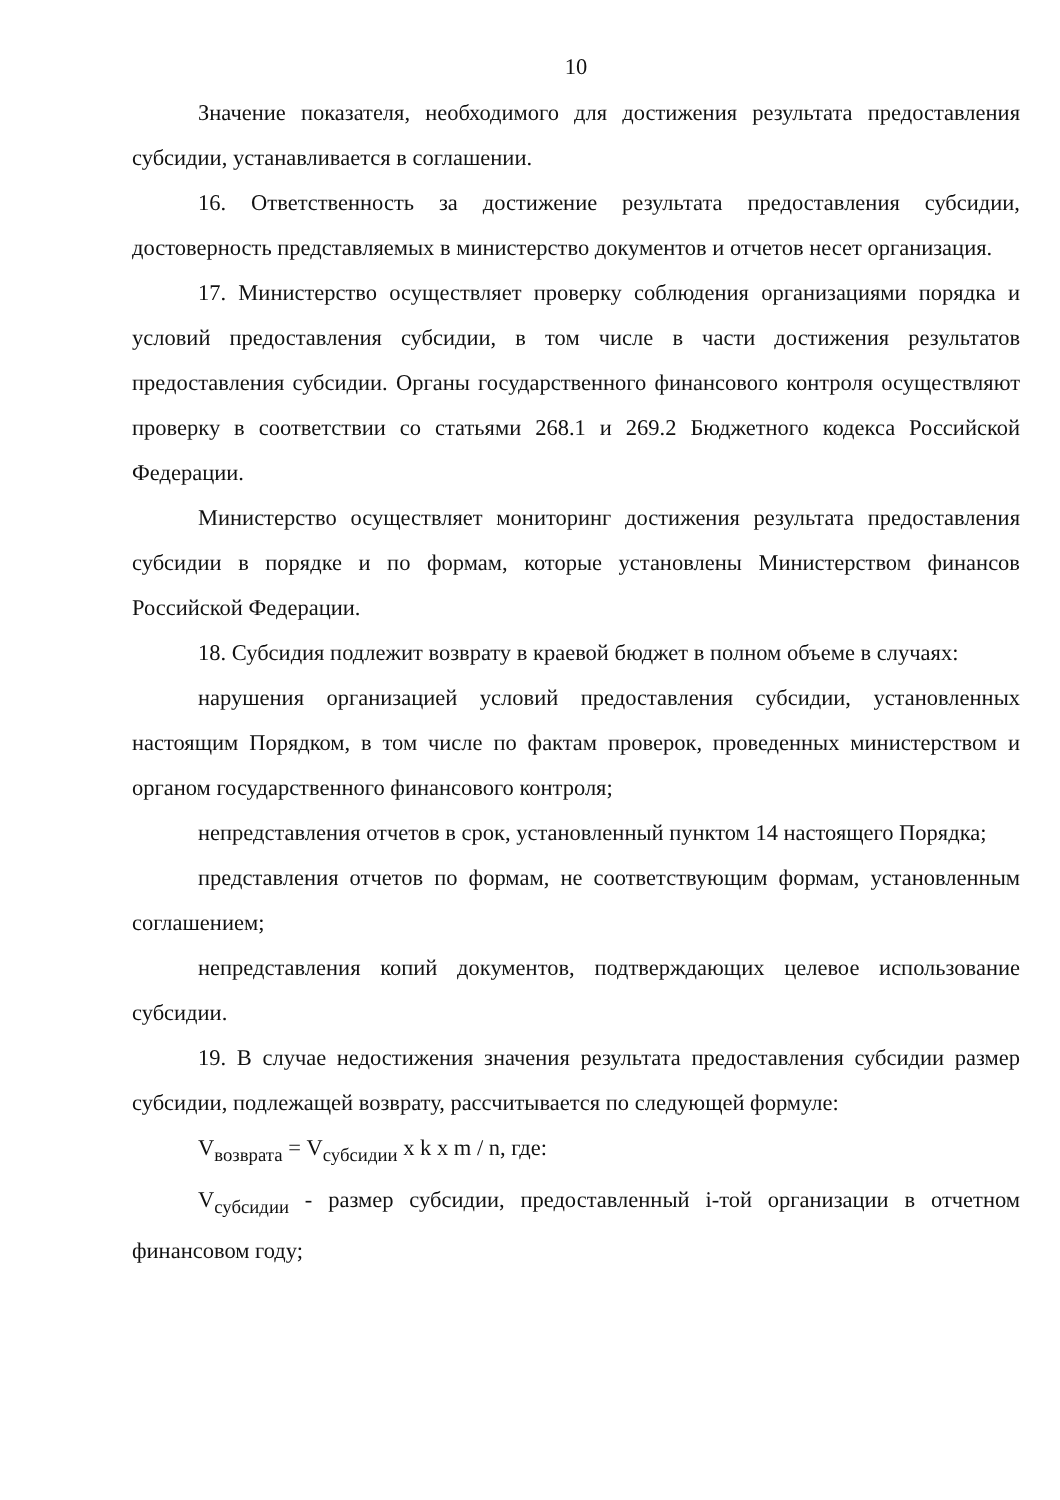10
Значение показателя, необходимого для достижения результата предоставления субсидии, устанавливается в соглашении.
16. Ответственность за достижение результата предоставления субсидии, достоверность представляемых в министерство документов и отчетов несет организация.
17. Министерство осуществляет проверку соблюдения организациями порядка и условий предоставления субсидии, в том числе в части достижения результатов предоставления субсидии. Органы государственного финансового контроля осуществляют проверку в соответствии со статьями 268.1 и 269.2 Бюджетного кодекса Российской Федерации.
Министерство осуществляет мониторинг достижения результата предоставления субсидии в порядке и по формам, которые установлены Министерством финансов Российской Федерации.
18. Субсидия подлежит возврату в краевой бюджет в полном объеме в случаях:
нарушения организацией условий предоставления субсидии, установленных настоящим Порядком, в том числе по фактам проверок, проведенных министерством и органом государственного финансового контроля;
непредставления отчетов в срок, установленный пунктом 14 настоящего Порядка;
представления отчетов по формам, не соответствующим формам, установленным соглашением;
непредставления копий документов, подтверждающих целевое использование субсидии.
19. В случае недостижения значения результата предоставления субсидии размер субсидии, подлежащей возврату, рассчитывается по следующей формуле:
V<sub>возврата</sub> = V<sub>субсидии</sub> x k x m / n, где:
V<sub>субсидии</sub> - размер субсидии, предоставленный i-той организации в отчетном финансовом году;